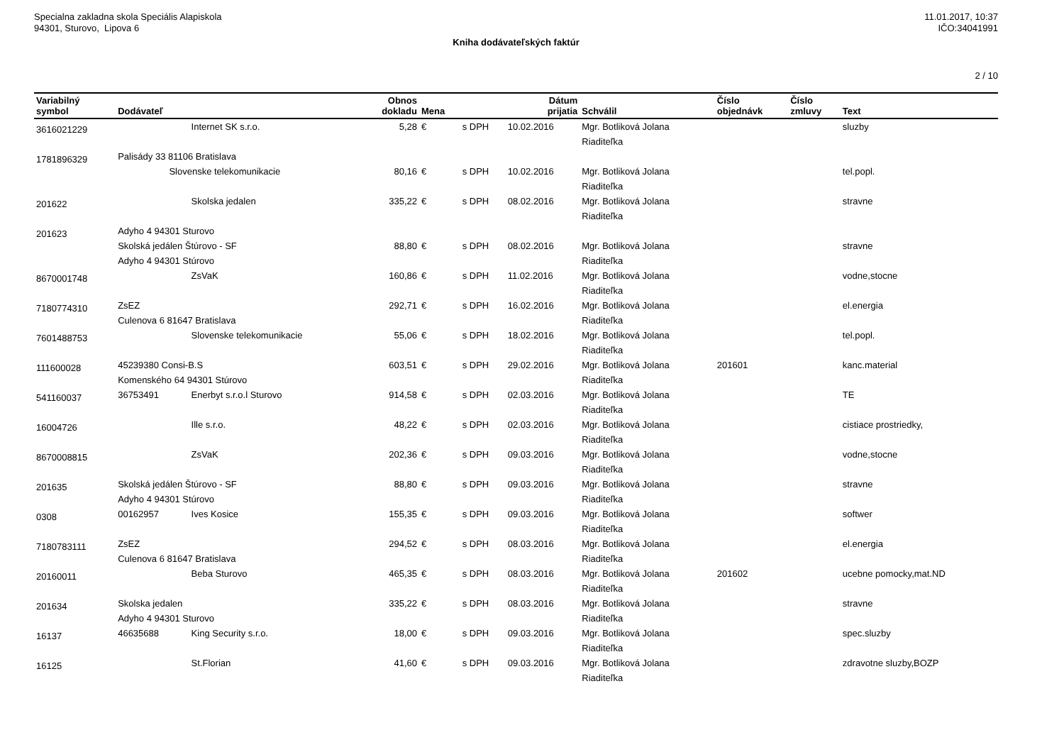Specialna zakladna skola Speciális Alapiskola
94301, Sturovo, Lipova 6
11.01.2017, 10:37
IČO:34041991
Kniha dodávateľských faktúr
2 / 10
| Variabilný symbol | Dodávateľ | | Obnos dokladu | Mena | | Dátum prijatia | Schválil | Číslo objednávk | Číslo zmluvy | Text |
| --- | --- | --- | --- | --- | --- | --- | --- | --- | --- | --- |
| 3616021229 | | Internet SK s.r.o. | 5,28 | € | s DPH | 10.02.2016 | Mgr. Botliková Jolana Riaditeľka | | | sluzby |
| 1781896329 | Palisády 33 81106 Bratislava Slovenske telekomunikacie | | 80,16 | € | s DPH | 10.02.2016 | Mgr. Botliková Jolana Riaditeľka | | | tel.popl. |
| 201622 | | Skolska jedalen | 335,22 | € | s DPH | 08.02.2016 | Mgr. Botliková Jolana Riaditeľka | | | stravne |
| 201623 | Adyho 4 94301 Sturovo Skolská jedálen Štúrovo - SF Adyho 4 94301 Stúrovo | | 88,80 | € | s DPH | 08.02.2016 | Mgr. Botliková Jolana Riaditeľka | | | stravne |
| 8670001748 | | ZsVaK | 160,86 | € | s DPH | 11.02.2016 | Mgr. Botliková Jolana Riaditeľka | | | vodne,stocne |
| 7180774310 | ZsEZ Culenova 6 81647 Bratislava | | 292,71 | € | s DPH | 16.02.2016 | Mgr. Botliková Jolana Riaditeľka | | | el.energia |
| 7601488753 | | Slovenske telekomunikacie | 55,06 | € | s DPH | 18.02.2016 | Mgr. Botliková Jolana Riaditeľka | | | tel.popl. |
| 111600028 | 45239380 Consi-B.S Komenského 64 94301 Stúrovo | | 603,51 | € | s DPH | 29.02.2016 | Mgr. Botliková Jolana Riaditeľka | 201601 | | kanc.material |
| 541160037 | 36753491 | Enerbyt s.r.o.l Sturovo | 914,58 | € | s DPH | 02.03.2016 | Mgr. Botliková Jolana Riaditeľka | | | TE |
| 16004726 | | Ille s.r.o. | 48,22 | € | s DPH | 02.03.2016 | Mgr. Botliková Jolana Riaditeľka | | | cistiace prostriedky, |
| 8670008815 | | ZsVaK | 202,36 | € | s DPH | 09.03.2016 | Mgr. Botliková Jolana Riaditeľka | | | vodne,stocne |
| 201635 | Skolská jedálen Štúrovo - SF Adyho 4 94301 Stúrovo | | 88,80 | € | s DPH | 09.03.2016 | Mgr. Botliková Jolana Riaditeľka | | | stravne |
| 0308 | 00162957 | Ives Kosice | 155,35 | € | s DPH | 09.03.2016 | Mgr. Botliková Jolana Riaditeľka | | | softwer |
| 7180783111 | ZsEZ Culenova 6 81647 Bratislava | | 294,52 | € | s DPH | 08.03.2016 | Mgr. Botliková Jolana Riaditeľka | | | el.energia |
| 20160011 | | Beba Sturovo | 465,35 | € | s DPH | 08.03.2016 | Mgr. Botliková Jolana Riaditeľka | 201602 | | ucebne pomocky,mat.ND |
| 201634 | Skolska jedalen Adyho 4 94301 Sturovo | | 335,22 | € | s DPH | 08.03.2016 | Mgr. Botliková Jolana Riaditeľka | | | stravne |
| 16137 | 46635688 | King Security s.r.o. | 18,00 | € | s DPH | 09.03.2016 | Mgr. Botliková Jolana Riaditeľka | | | spec.sluzby |
| 16125 | | St.Florian | 41,60 | € | s DPH | 09.03.2016 | Mgr. Botliková Jolana Riaditeľka | | | zdravotne sluzby,BOZP |